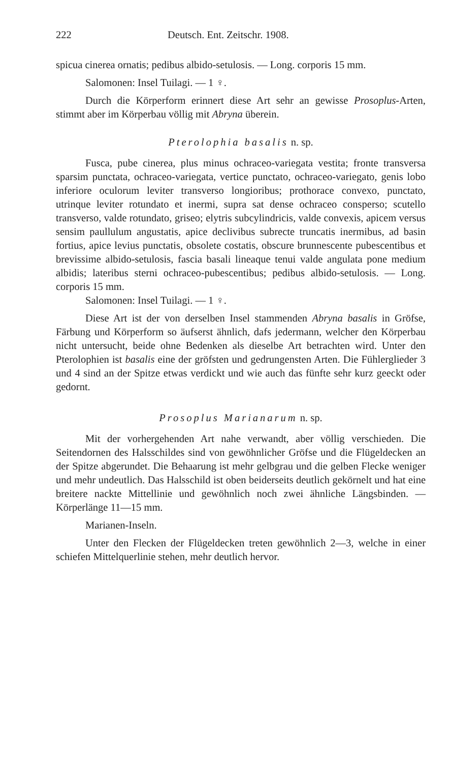222 Deutsch. Ent. Zeitschr. 1908.
spicua cinerea ornatis; pedibus albido-setulosis. — Long. corporis 15 mm.
Salomonen: Insel Tuilagi. — 1 ♀.
Durch die Körperform erinnert diese Art sehr an gewisse Prosoplus-Arten, stimmt aber im Körperbau völlig mit Abryna überein.
Pterolophia basalis n. sp.
Fusca, pube cinerea, plus minus ochraceo-variegata vestita; fronte transversa sparsim punctata, ochraceo-variegata, vertice punctato, ochraceo-variegato, genis lobo inferiore oculorum leviter transverso longioribus; prothorace convexo, punctato, utrinque leviter rotundato et inermi, supra sat dense ochraceo consperso; scutello transverso, valde rotundato, griseo; elytris subcylindricis, valde convexis, apicem versus sensim paullulum angustatis, apice declivibus subrecte truncatis inermibus, ad basin fortius, apice levius punctatis, obsolete costatis, obscure brunnescente pubescentibus et brevissime albido-setulosis, fascia basali lineaque tenui valde angulata pone medium albidis; lateribus sterni ochraceo-pubescentibus; pedibus albido-setulosis. — Long. corporis 15 mm.
Salomonen: Insel Tuilagi. — 1 ♀.
Diese Art ist der von derselben Insel stammenden Abryna basalis in Gröfse, Färbung und Körperform so äufserst ähnlich, dafs jedermann, welcher den Körperbau nicht untersucht, beide ohne Bedenken als dieselbe Art betrachten wird. Unter den Pterolophien ist basalis eine der gröfsten und gedrungensten Arten. Die Fühlerglieder 3 und 4 sind an der Spitze etwas verdickt und wie auch das fünfte sehr kurz geeckt oder gedornt.
Prosoplus Marianarum n. sp.
Mit der vorhergehenden Art nahe verwandt, aber völlig verschieden. Die Seitendornen des Halsschildes sind von gewöhnlicher Gröfse und die Flügeldecken an der Spitze abgerundet. Die Behaarung ist mehr gelbgrau und die gelben Flecke weniger und mehr undeutlich. Das Halsschild ist oben beiderseits deutlich gekörnelt und hat eine breitere nackte Mittellinie und gewöhnlich noch zwei ähnliche Längsbinden. — Körperlänge 11—15 mm.
Marianen-Inseln.
Unter den Flecken der Flügeldecken treten gewöhnlich 2—3, welche in einer schiefen Mittelquerlinie stehen, mehr deutlich hervor.